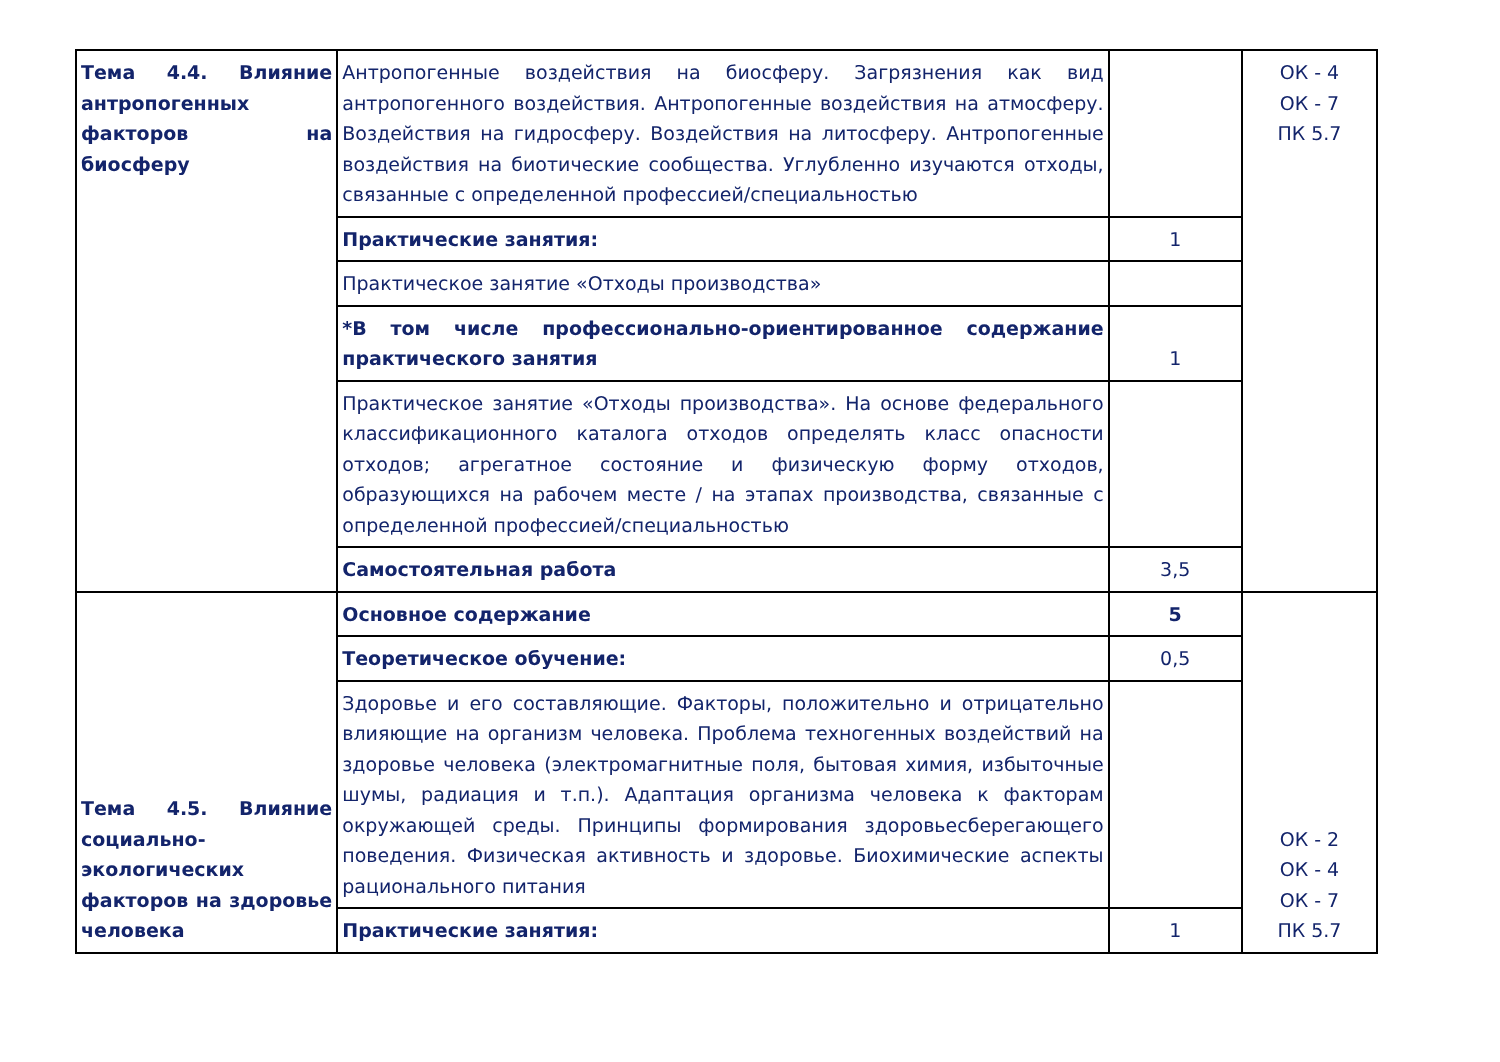| Тема 4.4. Влияние антропогенных факторов на биосферу | Антропогенные воздействия на биосферу. Загрязнения как вид антропогенного воздействия. Антропогенные воздействия на атмосферу. Воздействия на гидросферу. Воздействия на литосферу. Антропогенные воздействия на биотические сообщества. Углубленно изучаются отходы, связанные с определенной профессией/специальностью | | ОК - 4 ОК - 7 ПК 5.7 |
| | Практические занятия: | 1 | |
| | Практическое занятие «Отходы производства» | | |
| | *В том числе профессионально-ориентированное содержание практического занятия | 1 | |
| | Практическое занятие «Отходы производства». На основе федерального классификационного каталога отходов определять класс опасности отходов; агрегатное состояние и физическую форму отходов, образующихся на рабочем месте / на этапах производства, связанные с определенной профессией/специальностью | | |
| | Самостоятельная работа | 3,5 | |
| Тема 4.5. Влияние социально-экологических факторов на здоровье человека | Основное содержание | 5 | ОК - 2 ОК - 4 ОК - 7 ПК 5.7 |
| | Теоретическое обучение: | 0,5 | |
| | Здоровье и его составляющие. Факторы, положительно и отрицательно влияющие на организм человека. Проблема техногенных воздействий на здоровье человека (электромагнитные поля, бытовая химия, избыточные шумы, радиация и т.п.). Адаптация организма человека к факторам окружающей среды. Принципы формирования здоровьесберегающего поведения. Физическая активность и здоровье. Биохимические аспекты рационального питания | | |
| | Практические занятия: | 1 | |